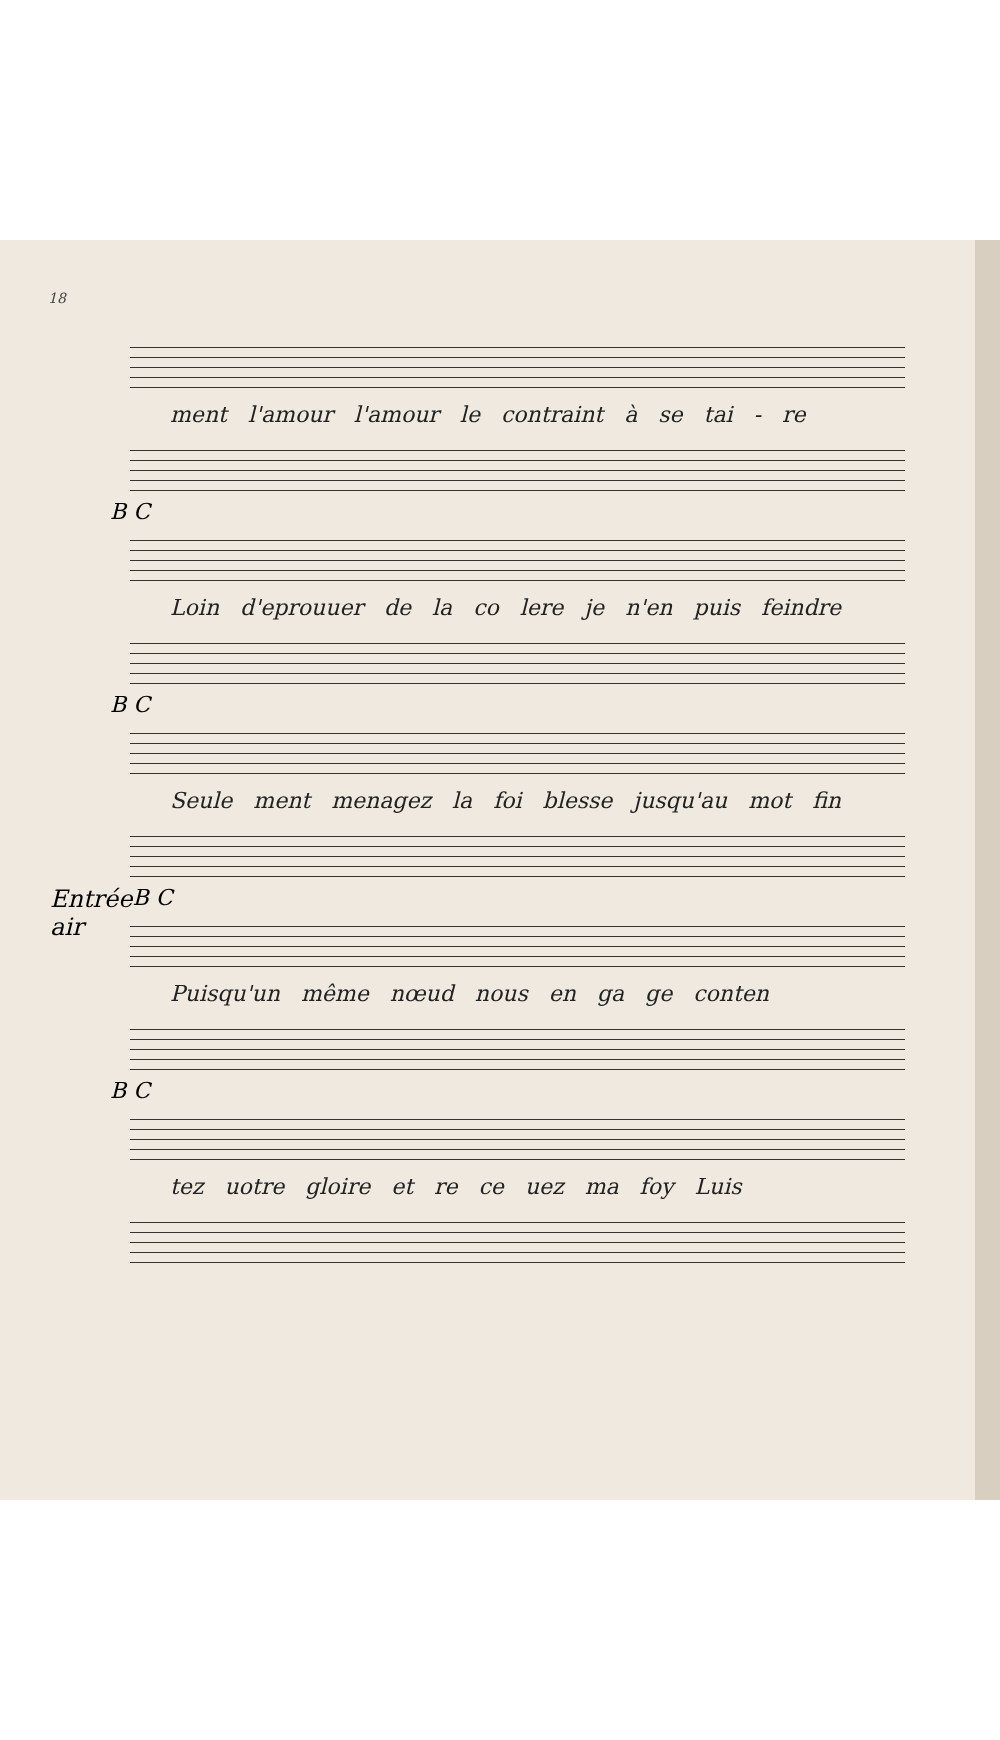18
ment l'amour l'amour le contraint à se tai - re
B C
Loin d'eprouuer de la co lere je n'en puis feindre
B C
Seule ment menagez la foi blesse jusqu'au mot fin
Entrée
air
B C
Puisqu'un même nœud nous en ga ge conten
B C
tez uotre gloire et re ce uez ma foy Luis